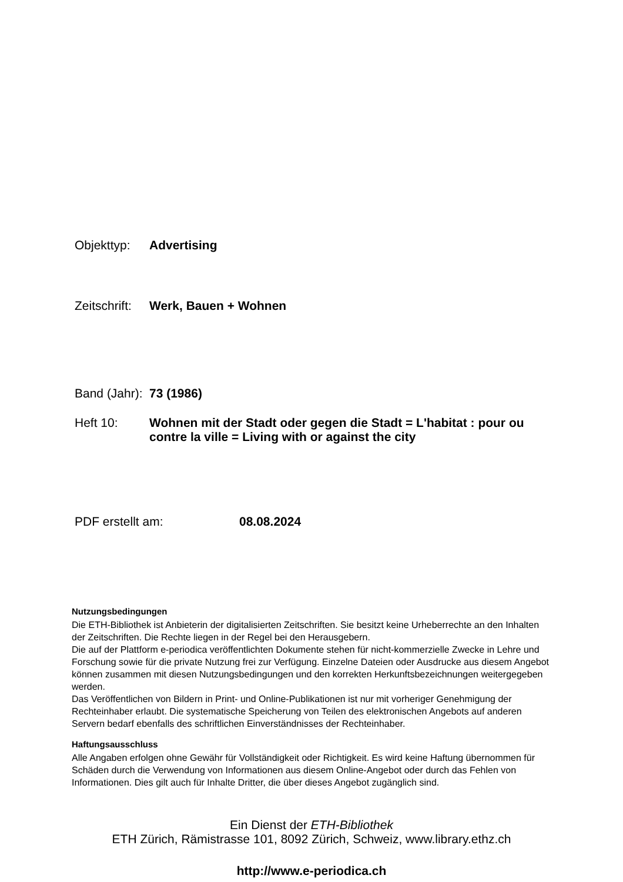Objekttyp: Advertising
Zeitschrift:
Werk, Bauen + Wohnen
Band (Jahr):
73 (1986)
Heft 10: Wohnen mit der Stadt oder gegen die Stadt = L'habitat : pour ou contre la ville = Living with or against the city
PDF erstellt am: 08.08.2024
Nutzungsbedingungen
Die ETH-Bibliothek ist Anbieterin der digitalisierten Zeitschriften. Sie besitzt keine Urheberrechte an den Inhalten der Zeitschriften. Die Rechte liegen in der Regel bei den Herausgebern.
Die auf der Plattform e-periodica veröffentlichten Dokumente stehen für nicht-kommerzielle Zwecke in Lehre und Forschung sowie für die private Nutzung frei zur Verfügung. Einzelne Dateien oder Ausdrucke aus diesem Angebot können zusammen mit diesen Nutzungsbedingungen und den korrekten Herkunftsbezeichnungen weitergegeben werden.
Das Veröffentlichen von Bildern in Print- und Online-Publikationen ist nur mit vorheriger Genehmigung der Rechteinhaber erlaubt. Die systematische Speicherung von Teilen des elektronischen Angebots auf anderen Servern bedarf ebenfalls des schriftlichen Einverständnisses der Rechteinhaber.
Haftungsausschluss
Alle Angaben erfolgen ohne Gewähr für Vollständigkeit oder Richtigkeit. Es wird keine Haftung übernommen für Schäden durch die Verwendung von Informationen aus diesem Online-Angebot oder durch das Fehlen von Informationen. Dies gilt auch für Inhalte Dritter, die über dieses Angebot zugänglich sind.
Ein Dienst der ETH-Bibliothek
ETH Zürich, Rämistrasse 101, 8092 Zürich, Schweiz, www.library.ethz.ch
http://www.e-periodica.ch